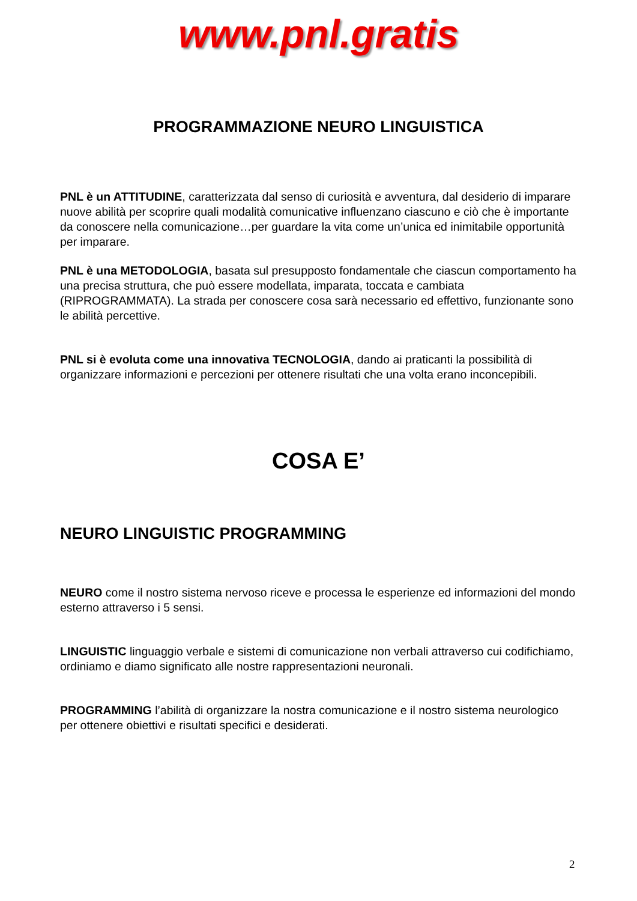www.pnl.gratis
PROGRAMMAZIONE NEURO LINGUISTICA
PNL è un ATTITUDINE, caratterizzata dal senso di curiosità e avventura, dal desiderio di imparare nuove abilità per scoprire quali modalità comunicative influenzano ciascuno e ciò che è importante da conoscere nella comunicazione…per guardare la vita come un’unica ed inimitabile opportunità per imparare.
PNL è una METODOLOGIA, basata sul presupposto fondamentale che ciascun comportamento ha una precisa struttura, che può essere modellata, imparata, toccata e cambiata (RIPROGRAMMATA). La strada per conoscere cosa sarà necessario ed effettivo, funzionante sono le abilità percettive.
PNL si è evoluta come una innovativa TECNOLOGIA, dando ai praticanti la possibilità di organizzare informazioni e percezioni per ottenere risultati che una volta erano inconcepibili.
COSA E’
NEURO LINGUISTIC PROGRAMMING
NEURO come il nostro sistema nervoso riceve e processa le esperienze ed informazioni del mondo esterno attraverso i 5 sensi.
LINGUISTIC linguaggio verbale e sistemi di comunicazione non verbali attraverso cui codifichiamo, ordiniamo e diamo significato alle nostre rappresentazioni neuronali.
PROGRAMMING l’abilità di organizzare la nostra comunicazione e il nostro sistema neurologico per ottenere obiettivi e risultati specifici e desiderati.
2